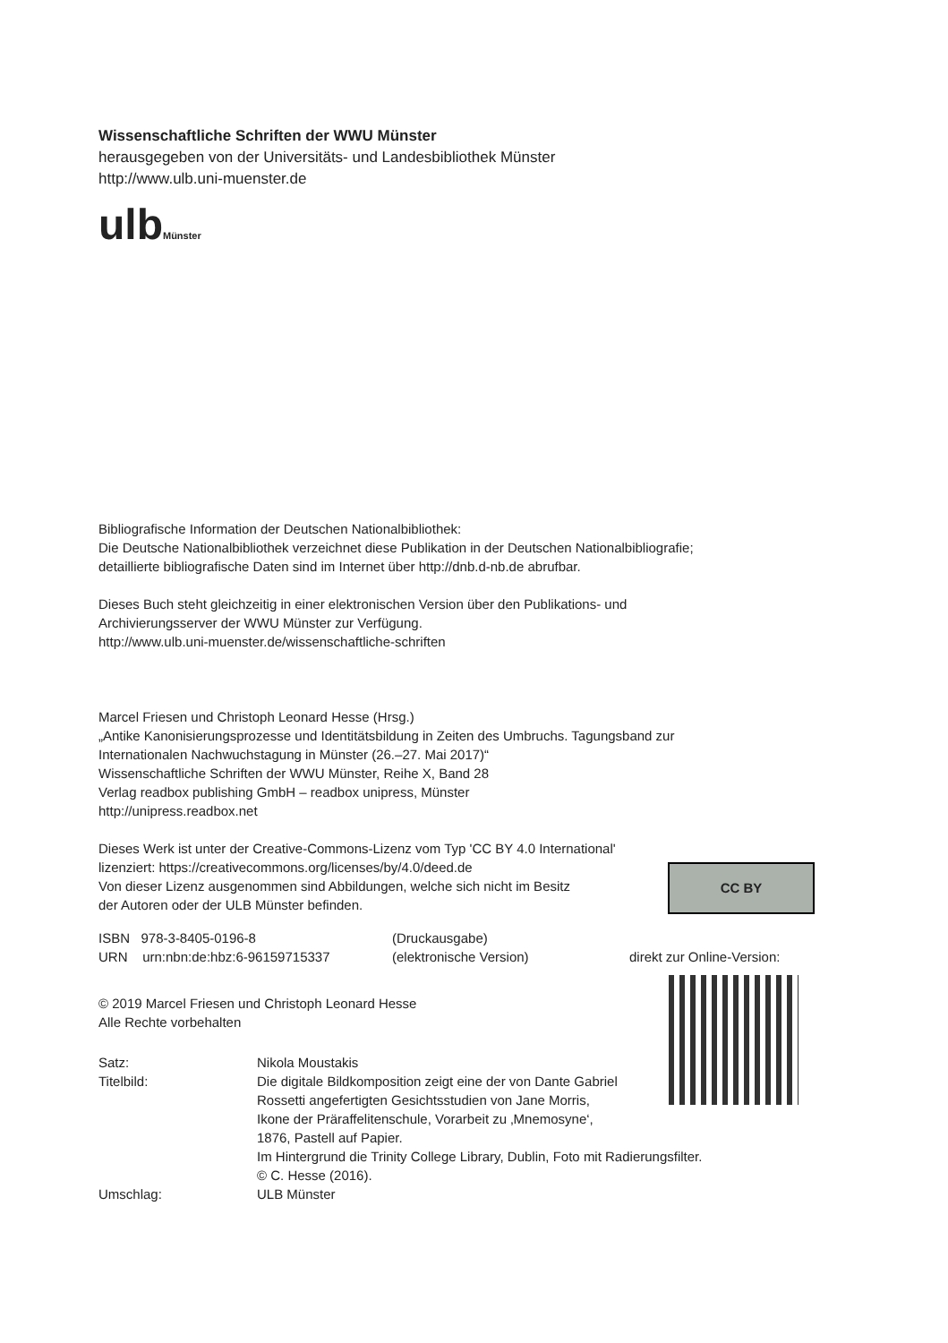Wissenschaftliche Schriften der WWU Münster
herausgegeben von der Universitäts- und Landesbibliothek Münster
http://www.ulb.uni-muenster.de
ulbMünster
Bibliografische Information der Deutschen Nationalbibliothek:
Die Deutsche Nationalbibliothek verzeichnet diese Publikation in der Deutschen Nationalbibliografie;
detaillierte bibliografische Daten sind im Internet über http://dnb.d-nb.de abrufbar.
Dieses Buch steht gleichzeitig in einer elektronischen Version über den Publikations- und
Archivierungsserver der WWU Münster zur Verfügung.
http://www.ulb.uni-muenster.de/wissenschaftliche-schriften
Marcel Friesen und Christoph Leonard Hesse (Hrsg.)
„Antike Kanonisierungsprozesse und Identitätsbildung in Zeiten des Umbruchs. Tagungsband zur
Internationalen Nachwuchstagung in Münster (26.–27. Mai 2017)“
Wissenschaftliche Schriften der WWU Münster, Reihe X, Band 28
Verlag readbox publishing GmbH – readbox unipress, Münster
http://unipress.readbox.net
Dieses Werk ist unter der Creative-Commons-Lizenz vom Typ 'CC BY 4.0 International'
lizenziert: https://creativecommons.org/licenses/by/4.0/deed.de
Von dieser Lizenz ausgenommen sind Abbildungen, welche sich nicht im Besitz
der Autoren oder der ULB Münster befinden.
CC BY
ISBN 978-3-8405-0196-8
URN urn:nbn:de:hbz:6-96159715337
(Druckausgabe)
(elektronische Version)
direkt zur Online-Version:
© 2019 Marcel Friesen und Christoph Leonard Hesse
Alle Rechte vorbehalten
Satz:
Nikola Moustakis
Titelbild:
Die digitale Bildkomposition zeigt eine der von Dante Gabriel
Rossetti angefertigten Gesichtsstudien von Jane Morris,
Ikone der Präraffelitenschule, Vorarbeit zu ‚Mnemosyne‘,
1876, Pastell auf Papier.
Im Hintergrund die Trinity College Library, Dublin, Foto mit Radierungsfilter.
© C. Hesse (2016).
Umschlag:
ULB Münster